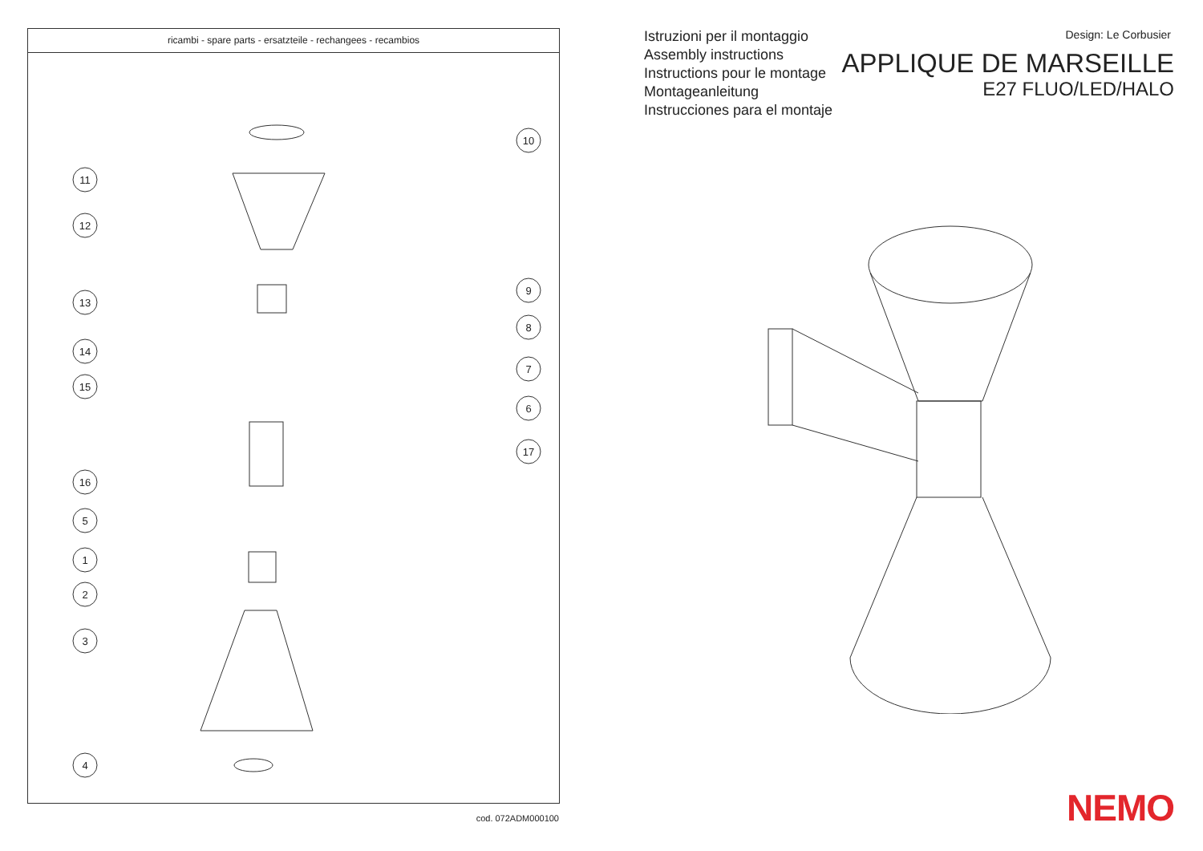ricambi - spare parts - ersatzteile - rechangees - recambios
10
11
12
9
13
8
14
7
15
6
17
16
5
1
2
3
4
cod. 072ADM000100
Istruzioni per il montaggio
Assembly instructions
Instructions pour le montage
Montageanleitung
Instrucciones para el montaje
Design: Le Corbusier
APPLIQUE DE MARSEILLE
E27 FLUO/LED/HALO
NEMO